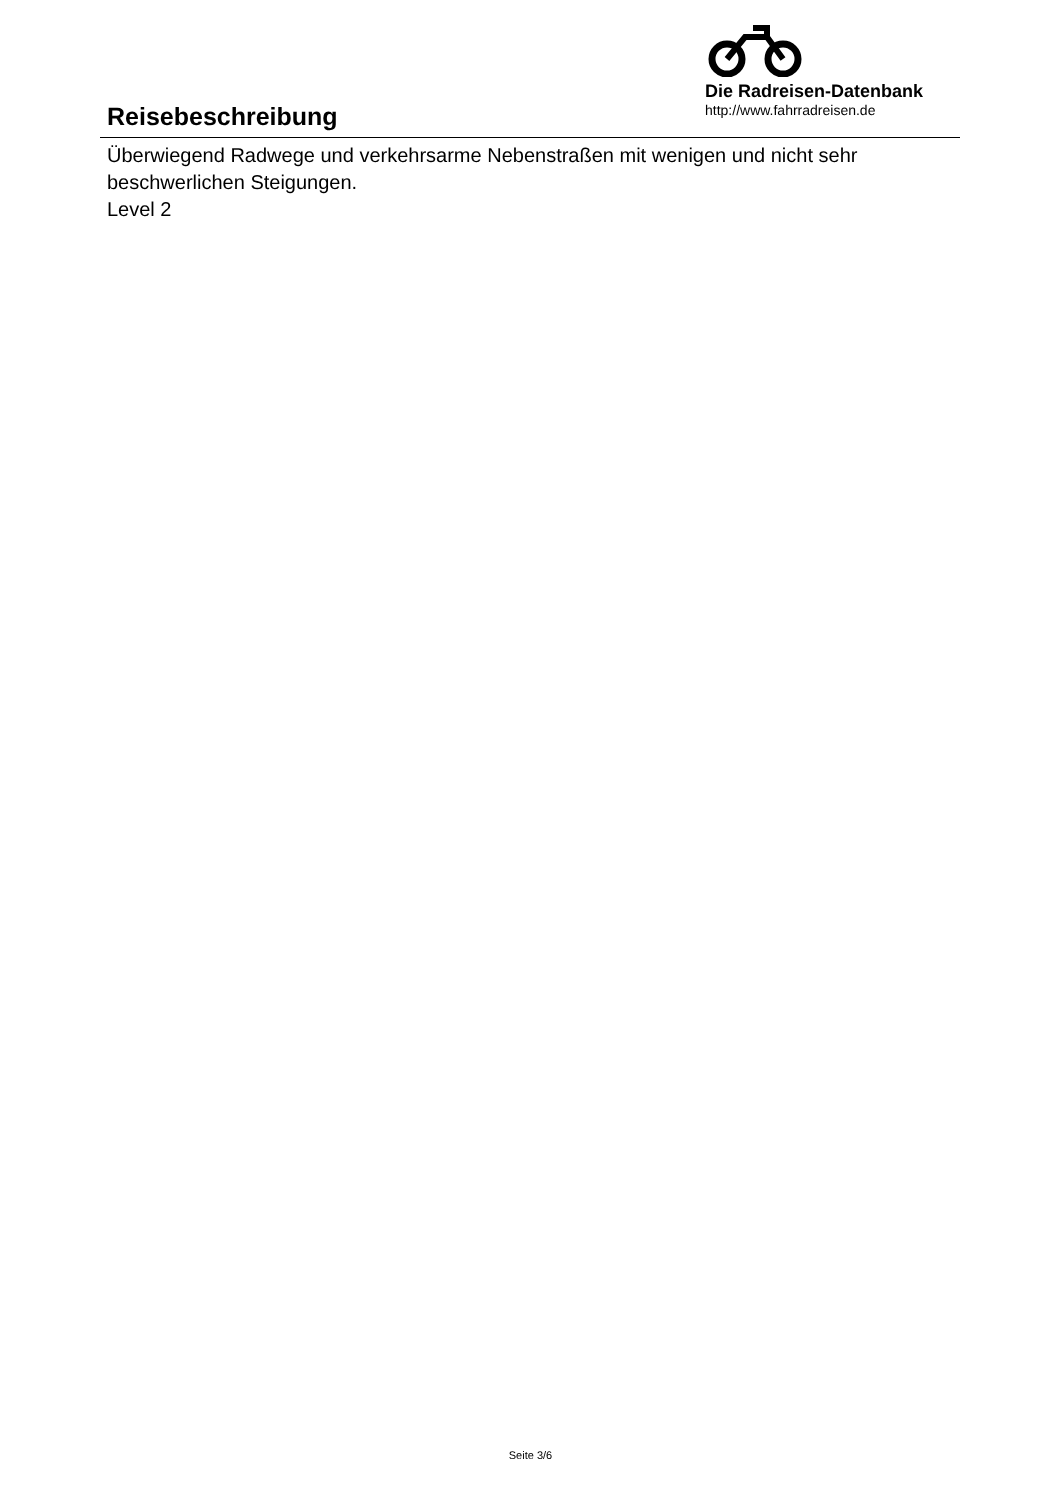Reisebeschreibung
Die Radreisen-Datenbank
http://www.fahrradreisen.de
Überwiegend Radwege und verkehrsarme Nebenstraßen mit wenigen und nicht sehr beschwerlichen Steigungen.
Level 2
Seite 3/6